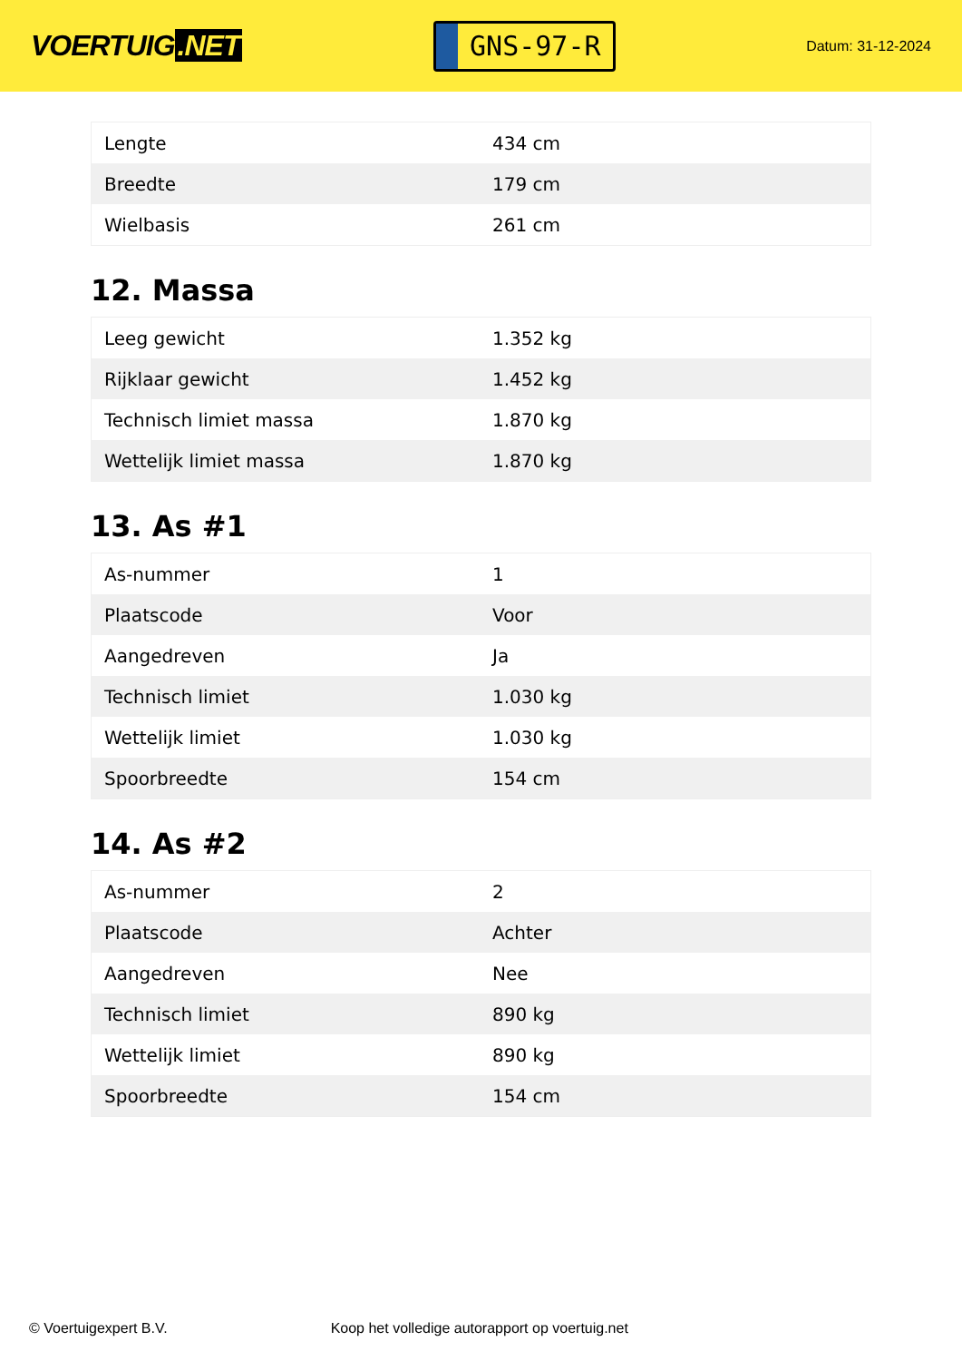VOERTUIG.NET
GNS-97-R
Datum: 31-12-2024
| Lengte | 434 cm |
| Breedte | 179 cm |
| Wielbasis | 261 cm |
12. Massa
| Leeg gewicht | 1.352 kg |
| Rijklaar gewicht | 1.452 kg |
| Technisch limiet massa | 1.870 kg |
| Wettelijk limiet massa | 1.870 kg |
13. As #1
| As-nummer | 1 |
| Plaatscode | Voor |
| Aangedreven | Ja |
| Technisch limiet | 1.030 kg |
| Wettelijk limiet | 1.030 kg |
| Spoorbreedte | 154 cm |
14. As #2
| As-nummer | 2 |
| Plaatscode | Achter |
| Aangedreven | Nee |
| Technisch limiet | 890 kg |
| Wettelijk limiet | 890 kg |
| Spoorbreedte | 154 cm |
© Voertuigexpert B.V. Koop het volledige autorapport op voertuig.net